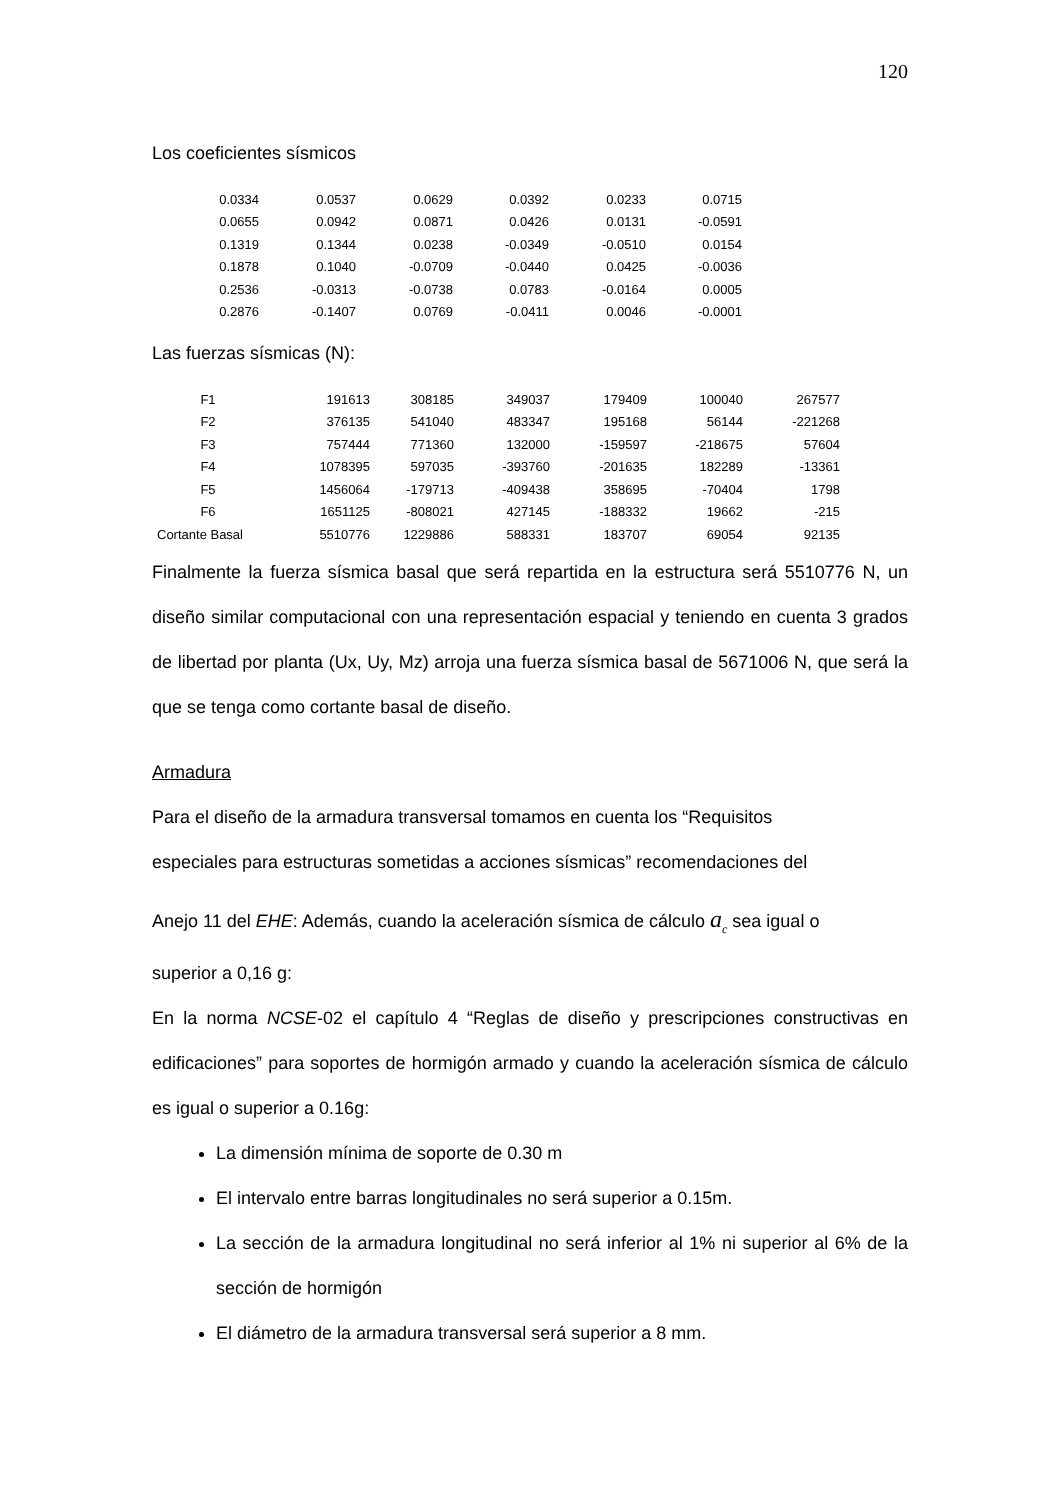120
Los coeficientes sísmicos
| 0.0334 | 0.0537 | 0.0629 | 0.0392 | 0.0233 | 0.0715 |
| 0.0655 | 0.0942 | 0.0871 | 0.0426 | 0.0131 | -0.0591 |
| 0.1319 | 0.1344 | 0.0238 | -0.0349 | -0.0510 | 0.0154 |
| 0.1878 | 0.1040 | -0.0709 | -0.0440 | 0.0425 | -0.0036 |
| 0.2536 | -0.0313 | -0.0738 | 0.0783 | -0.0164 | 0.0005 |
| 0.2876 | -0.1407 | 0.0769 | -0.0411 | 0.0046 | -0.0001 |
Las fuerzas sísmicas (N):
| F1 | 191613 | 308185 | 349037 | 179409 | 100040 | 267577 |
| F2 | 376135 | 541040 | 483347 | 195168 | 56144 | -221268 |
| F3 | 757444 | 771360 | 132000 | -159597 | -218675 | 57604 |
| F4 | 1078395 | 597035 | -393760 | -201635 | 182289 | -13361 |
| F5 | 1456064 | -179713 | -409438 | 358695 | -70404 | 1798 |
| F6 | 1651125 | -808021 | 427145 | -188332 | 19662 | -215 |
| Cortante Basal | 5510776 | 1229886 | 588331 | 183707 | 69054 | 92135 |
Finalmente la fuerza sísmica basal que será repartida en la estructura será 5510776 N, un diseño similar computacional con una representación espacial y teniendo en cuenta 3 grados de libertad por planta (Ux, Uy, Mz) arroja una fuerza sísmica basal de 5671006 N, que será la que se tenga como cortante basal de diseño.
Armadura
Para el diseño de la armadura transversal tomamos en cuenta los “Requisitos
especiales para estructuras sometidas a acciones sísmicas” recomendaciones del
Anejo 11 del EHE: Además, cuando la aceleración sísmica de cálculo a<sub>c</sub> sea igual o
superior a 0,16 g:
En la norma NCSE-02 el capítulo 4 “Reglas de diseño y prescripciones constructivas en edificaciones” para soportes de hormigón armado y cuando la aceleración sísmica de cálculo es igual o superior a 0.16g:
La dimensión mínima de soporte de 0.30 m
El intervalo entre barras longitudinales no será superior a 0.15m.
La sección de la armadura longitudinal no será inferior al 1% ni superior al 6% de la sección de hormigón
El diámetro de la armadura transversal será superior a 8 mm.